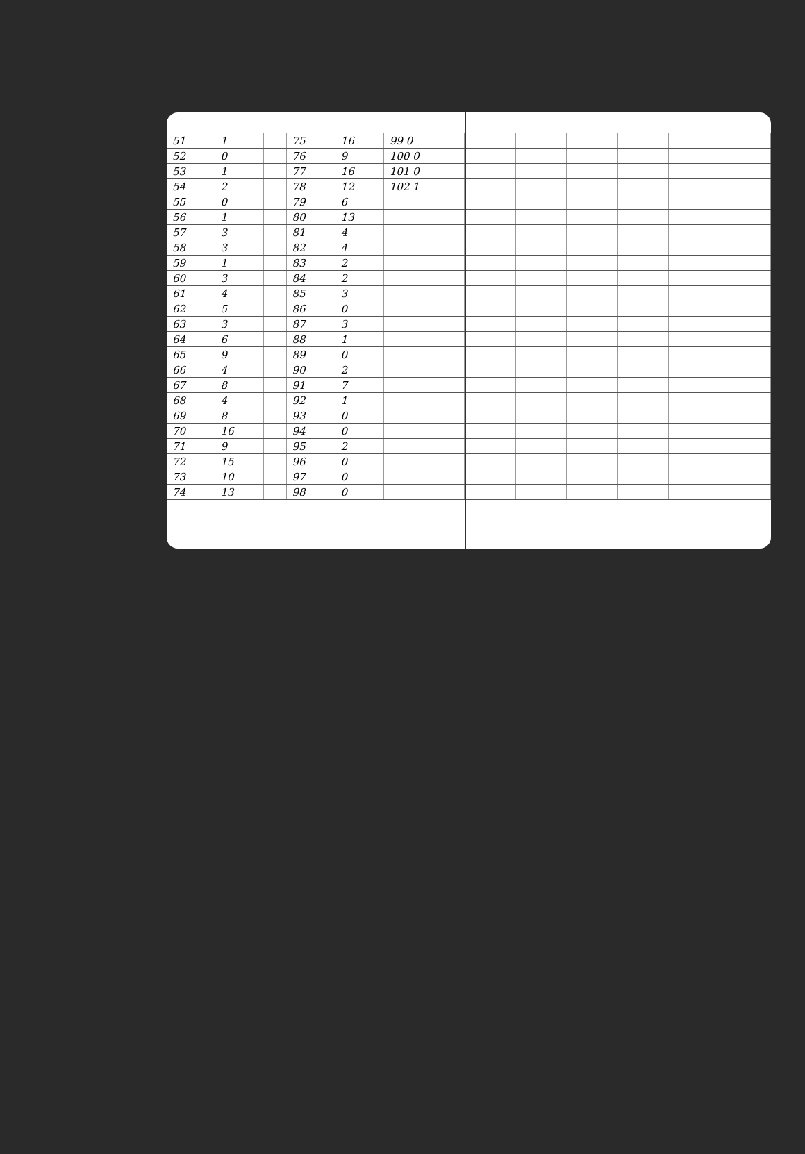| 51 | 1 | | 75 | 16 | 99 0 |
| 52 | 0 | | 76 | 9 | 100 0 |
| 53 | 1 | | 77 | 16 | 101 0 |
| 54 | 2 | | 78 | 12 | 102 1 |
| 55 | 0 | | 79 | 6 | |
| 56 | 1 | | 80 | 13 | |
| 57 | 3 | | 81 | 4 | |
| 58 | 3 | | 82 | 4 | |
| 59 | 1 | | 83 | 2 | |
| 60 | 3 | | 84 | 2 | |
| 61 | 4 | | 85 | 3 | |
| 62 | 5 | | 86 | 0 | |
| 63 | 3 | | 87 | 3 | |
| 64 | 6 | | 88 | 1 | |
| 65 | 9 | | 89 | 0 | |
| 66 | 4 | | 90 | 2 | |
| 67 | 8 | | 91 | 7 | |
| 68 | 4 | | 92 | 1 | |
| 69 | 8 | | 93 | 0 | |
| 70 | 16 | | 94 | 0 | |
| 71 | 9 | | 95 | 2 | |
| 72 | 15 | | 96 | 0 | |
| 73 | 10 | | 97 | 0 | |
| 74 | 13 | | 98 | 0 | |